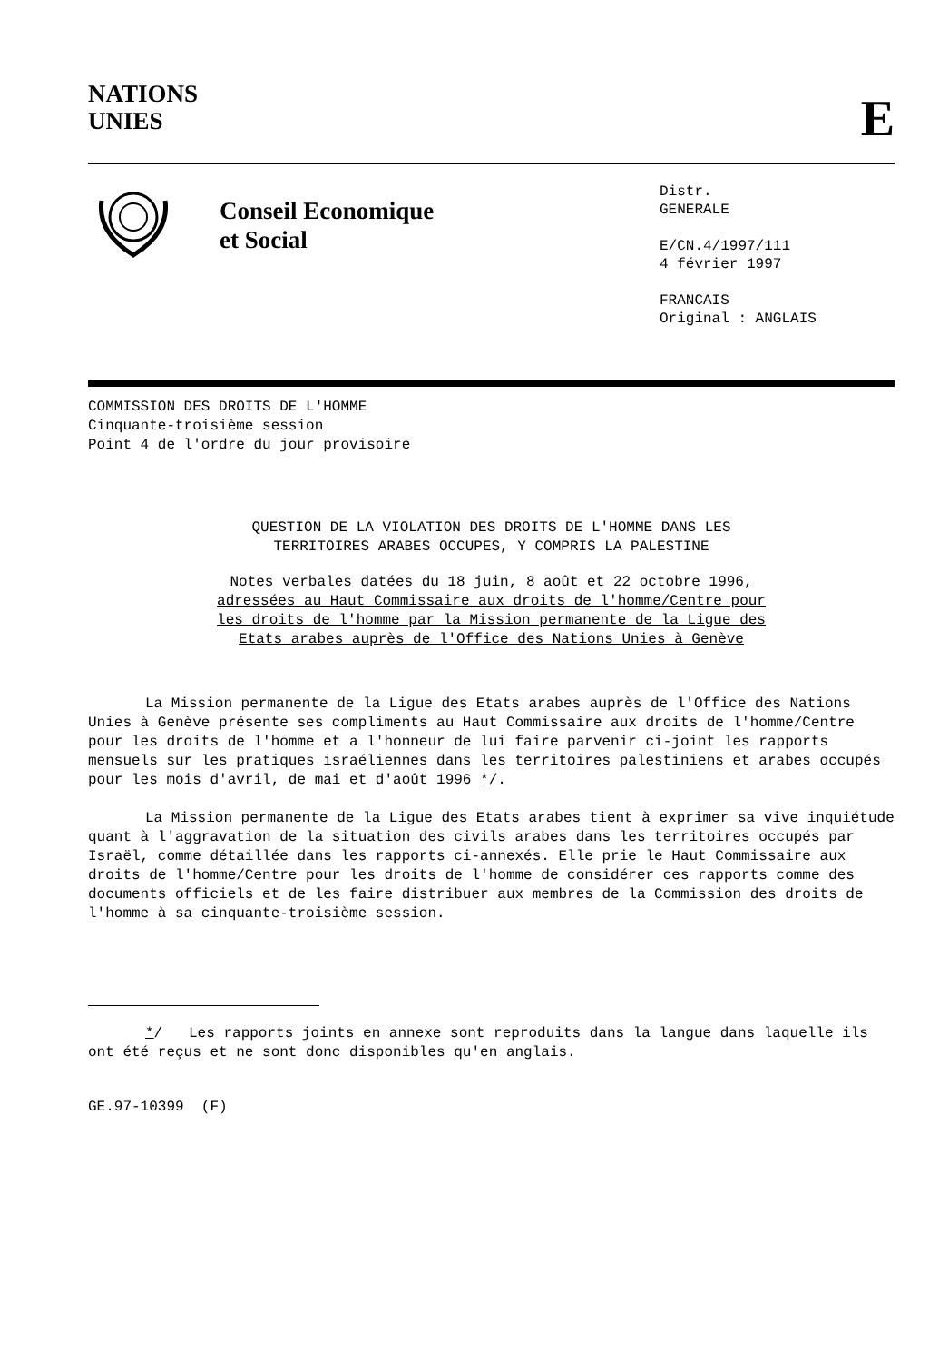NATIONS
UNIES
E
Conseil Economique
et Social
Distr.
GENERALE
E/CN.4/1997/111
4 février 1997
FRANCAIS
Original : ANGLAIS
COMMISSION DES DROITS DE L'HOMME
Cinquante-troisième session
Point 4 de l'ordre du jour provisoire
QUESTION DE LA VIOLATION DES DROITS DE L'HOMME DANS LES
TERRITOIRES ARABES OCCUPES, Y COMPRIS LA PALESTINE
Notes verbales datées du 18 juin, 8 août et 22 octobre 1996,
adressées au Haut Commissaire aux droits de l'homme/Centre pour
les droits de l'homme par la Mission permanente de la Ligue des
Etats arabes auprès de l'Office des Nations Unies à Genève
La Mission permanente de la Ligue des Etats arabes auprès de l'Office des Nations Unies à Genève présente ses compliments au Haut Commissaire aux droits de l'homme/Centre pour les droits de l'homme et a l'honneur de lui faire parvenir ci-joint les rapports mensuels sur les pratiques israéliennes dans les territoires palestiniens et arabes occupés pour les mois d'avril, de mai et d'août 1996 */.
La Mission permanente de la Ligue des Etats arabes tient à exprimer sa vive inquiétude quant à l'aggravation de la situation des civils arabes dans les territoires occupés par Israël, comme détaillée dans les rapports ci-annexés. Elle prie le Haut Commissaire aux droits de l'homme/Centre pour les droits de l'homme de considérer ces rapports comme des documents officiels et de les faire distribuer aux membres de la Commission des droits de l'homme à sa cinquante-troisième session.
*/ Les rapports joints en annexe sont reproduits dans la langue dans laquelle ils ont été reçus et ne sont donc disponibles qu'en anglais.
GE.97-10399 (F)